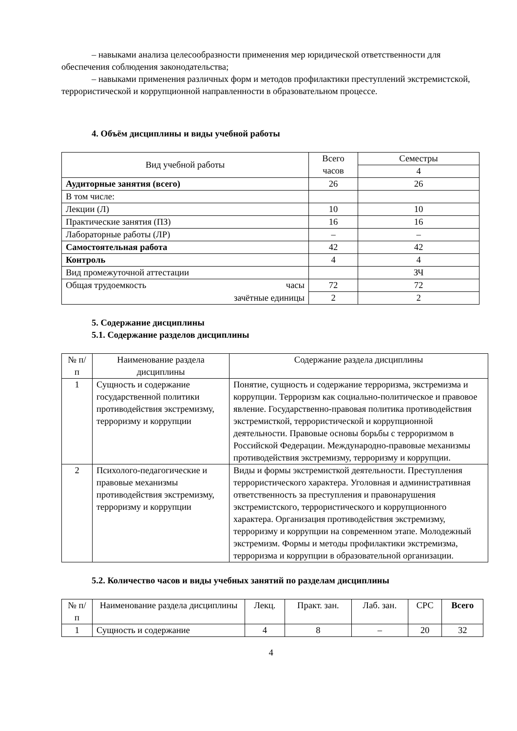– навыками анализа целесообразности применения мер юридической ответственности для обеспечения соблюдения законодательства;
– навыками применения различных форм и методов профилактики преступлений экстремистской, террористической и коррупционной направленности в образовательном процессе.
4. Объём дисциплины и виды учебной работы
| Вид учебной работы | Всего часов | Семестры |
| --- | --- | --- |
| | | 4 |
| Аудиторные занятия (всего) | 26 | 26 |
| В том числе: | | |
| Лекции (Л) | 10 | 10 |
| Практические занятия (ПЗ) | 16 | 16 |
| Лабораторные работы (ЛР) | – | – |
| Самостоятельная работа | 42 | 42 |
| Контроль | 4 | 4 |
| Вид промежуточной аттестации | | ЗЧ |
| Общая трудоемкость часы | 72 | 72 |
| зачётные единицы | 2 | 2 |
5. Содержание дисциплины
5.1. Содержание разделов дисциплины
| № п/п | Наименование раздела дисциплины | Содержание раздела дисциплины |
| --- | --- | --- |
| 1 | Сущность и содержание государственной политики противодействия экстремизму, терроризму и коррупции | Понятие, сущность и содержание терроризма, экстремизма и коррупции. Терроризм как социально-политическое и правовое явление. Государственно-правовая политика противодействия экстремисткой, террористической и коррупционной деятельности. Правовые основы борьбы с терроризмом в Российской Федерации. Международно-правовые механизмы противодействия экстремизму, терроризму и коррупции. |
| 2 | Психолого-педагогические и правовые механизмы противодействия экстремизму, терроризму и коррупции | Виды и формы экстремисткой деятельности. Преступления террористического характера. Уголовная и административная ответственность за преступления и правонарушения экстремистского, террористического и коррупционного характера. Организация противодействия экстремизму, терроризму и коррупции на современном этапе. Молодежный экстремизм. Формы и методы профилактики экстремизма, терроризма и коррупции в образовательной организации. |
5.2. Количество часов и виды учебных занятий по разделам дисциплины
| № п/п | Наименование раздела дисциплины | Лекц. | Практ. зан. | Лаб. зан. | СРС | Всего |
| --- | --- | --- | --- | --- | --- | --- |
| 1 | Сущность и содержание | 4 | 8 | – | 20 | 32 |
4